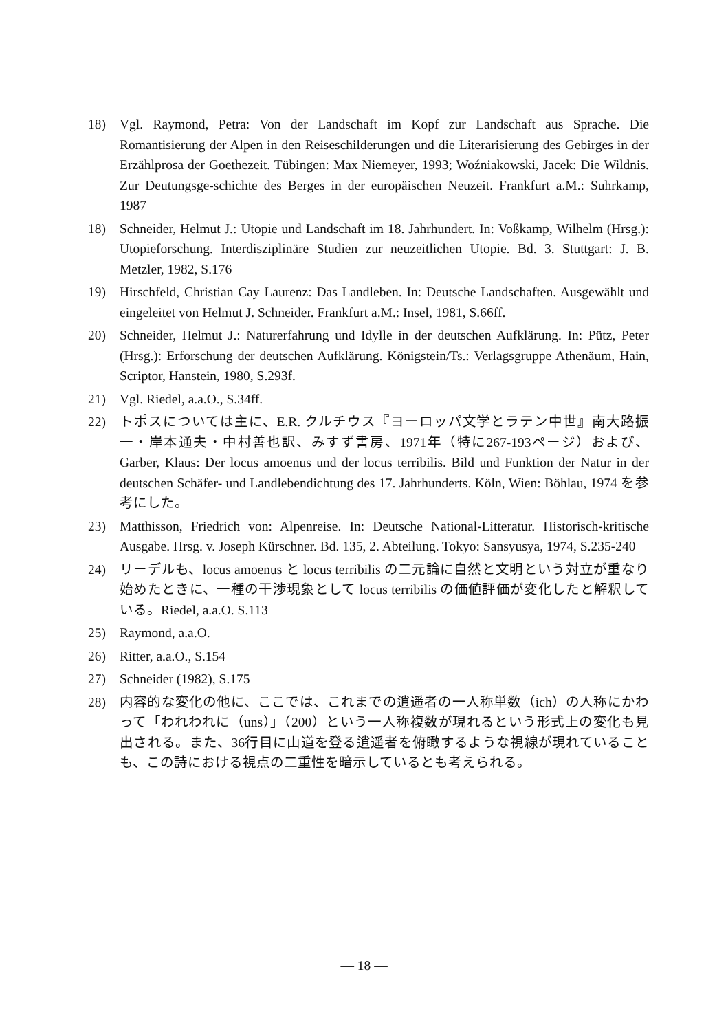18) Vgl. Raymond, Petra: Von der Landschaft im Kopf zur Landschaft aus Sprache. Die Romantisierung der Alpen in den Reiseschilderungen und die Literarisierung des Gebirges in der Erzählprosa der Goethezeit. Tübingen: Max Niemeyer, 1993; Woźniakowski, Jacek: Die Wildnis. Zur Deutungsge-schichte des Berges in der europäischen Neuzeit. Frankfurt a.M.: Suhrkamp, 1987
18) Schneider, Helmut J.: Utopie und Landschaft im 18. Jahrhundert. In: Voßkamp, Wilhelm (Hrsg.): Utopieforschung. Interdisziplinäre Studien zur neuzeitlichen Utopie. Bd. 3. Stuttgart: J. B. Metzler, 1982, S.176
19) Hirschfeld, Christian Cay Laurenz: Das Landleben. In: Deutsche Landschaften. Ausgewählt und eingeleitet von Helmut J. Schneider. Frankfurt a.M.: Insel, 1981, S.66ff.
20) Schneider, Helmut J.: Naturerfahrung und Idylle in der deutschen Aufklärung. In: Pütz, Peter (Hrsg.): Erforschung der deutschen Aufklärung. Königstein/Ts.: Verlagsgruppe Athenäum, Hain, Scriptor, Hanstein, 1980, S.293f.
21) Vgl. Riedel, a.a.O., S.34ff.
22) トポスについては主に、E.R. クルチウス『ヨーロッパ文学とラテン中世』南大路振一・岸本通夫・中村善也訳、みすず書房、1971年（特に267-193ページ）および、Garber, Klaus: Der locus amoenus und der locus terribilis. Bild und Funktion der Natur in der deutschen Schäfer- und Landlebendichtung des 17. Jahrhunderts. Köln, Wien: Böhlau, 1974 を参考にした。
23) Matthisson, Friedrich von: Alpenreise. In: Deutsche National-Litteratur. Historisch-kritische Ausgabe. Hrsg. v. Joseph Kürschner. Bd. 135, 2. Abteilung. Tokyo: Sansyusya, 1974, S.235-240
24) リーデルも、locus amoenus と locus terribilis の二元論に自然と文明という対立が重なり始めたときに、一種の干渉現象として locus terribilis の価値評価が変化したと解釈している。Riedel, a.a.O. S.113
25) Raymond, a.a.O.
26) Ritter, a.a.O., S.154
27) Schneider (1982), S.175
28) 内容的な変化の他に、ここでは、これまでの逍遥者の一人称単数（ich）の人称にかわって「われわれに（uns）」（200）という一人称複数が現れるという形式上の変化も見出される。また、36行目に山道を登る逍遥者を俯瞰するような視線が現れていることも、この詩における視点の二重性を暗示しているとも考えられる。
— 18 —